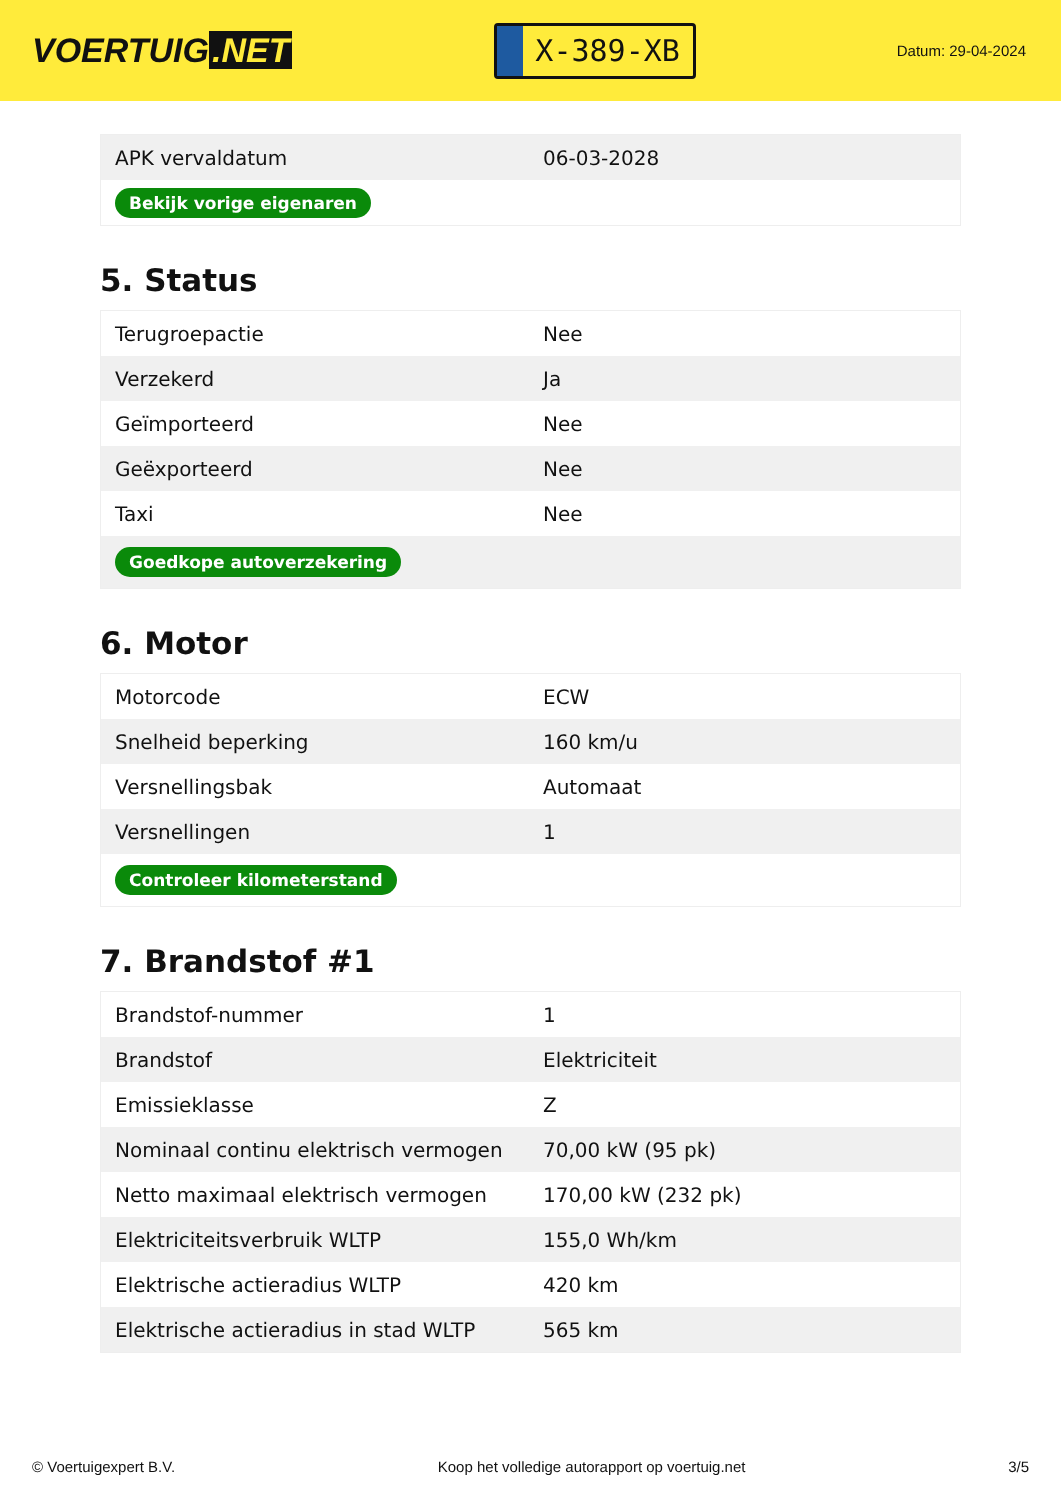VOERTUIG.NET
X-389-XB
Datum: 29-04-2024
| APK vervaldatum | 06-03-2028 |
| Bekijk vorige eigenaren | |
5. Status
| Terugroepactie | Nee |
| Verzekerd | Ja |
| Geïmporteerd | Nee |
| Geëxporteerd | Nee |
| Taxi | Nee |
| Goedkope autoverzekering | |
6. Motor
| Motorcode | ECW |
| Snelheid beperking | 160 km/u |
| Versnellingsbak | Automaat |
| Versnellingen | 1 |
| Controleer kilometerstand | |
7. Brandstof #1
| Brandstof-nummer | 1 |
| Brandstof | Elektriciteit |
| Emissieklasse | Z |
| Nominaal continu elektrisch vermogen | 70,00 kW (95 pk) |
| Netto maximaal elektrisch vermogen | 170,00 kW (232 pk) |
| Elektriciteitsverbruik WLTP | 155,0 Wh/km |
| Elektrische actieradius WLTP | 420 km |
| Elektrische actieradius in stad WLTP | 565 km |
© Voertuigexpert B.V. Koop het volledige autorapport op voertuig.net 3/5